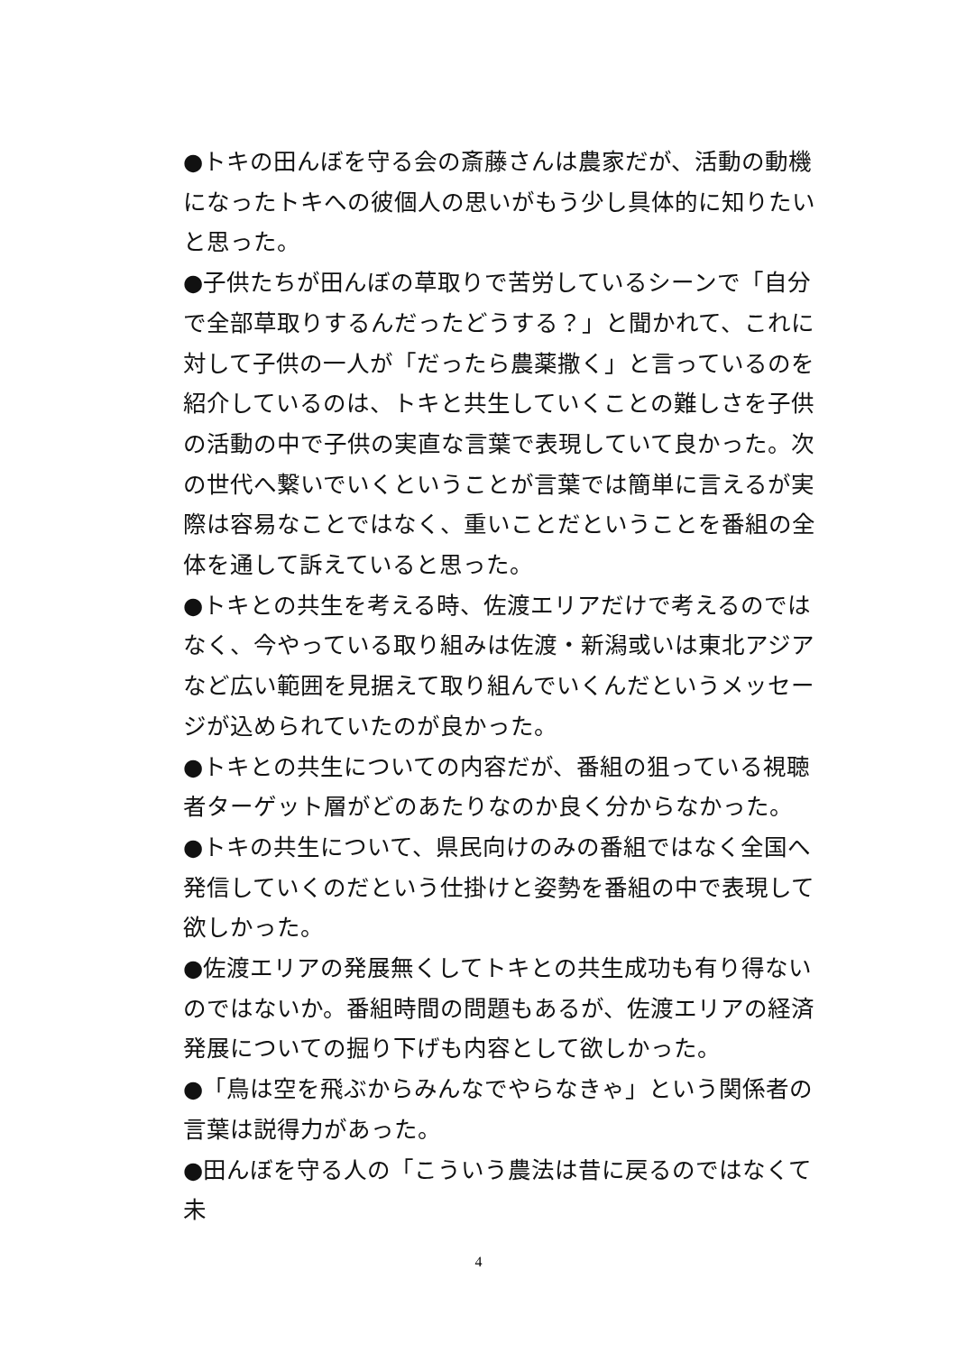●トキの田んぼを守る会の斎藤さんは農家だが、活動の動機になったトキへの彼個人の思いがもう少し具体的に知りたいと思った。
●子供たちが田んぼの草取りで苦労しているシーンで「自分で全部草取りするんだったどうする？」と聞かれて、これに対して子供の一人が「だったら農薬撒く」と言っているのを紹介しているのは、トキと共生していくことの難しさを子供の活動の中で子供の実直な言葉で表現していて良かった。次の世代へ繋いでいくということが言葉では簡単に言えるが実際は容易なことではなく、重いことだということを番組の全体を通して訴えていると思った。
●トキとの共生を考える時、佐渡エリアだけで考えるのではなく、今やっている取り組みは佐渡・新潟或いは東北アジアなど広い範囲を見据えて取り組んでいくんだというメッセージが込められていたのが良かった。
●トキとの共生についての内容だが、番組の狙っている視聴者ターゲット層がどのあたりなのか良く分からなかった。
●トキの共生について、県民向けのみの番組ではなく全国へ発信していくのだという仕掛けと姿勢を番組の中で表現して欲しかった。
●佐渡エリアの発展無くしてトキとの共生成功も有り得ないのではないか。番組時間の問題もあるが、佐渡エリアの経済発展についての掘り下げも内容として欲しかった。
●「鳥は空を飛ぶからみんなでやらなきゃ」という関係者の言葉は説得力があった。
●田んぼを守る人の「こういう農法は昔に戻るのではなくて未
4